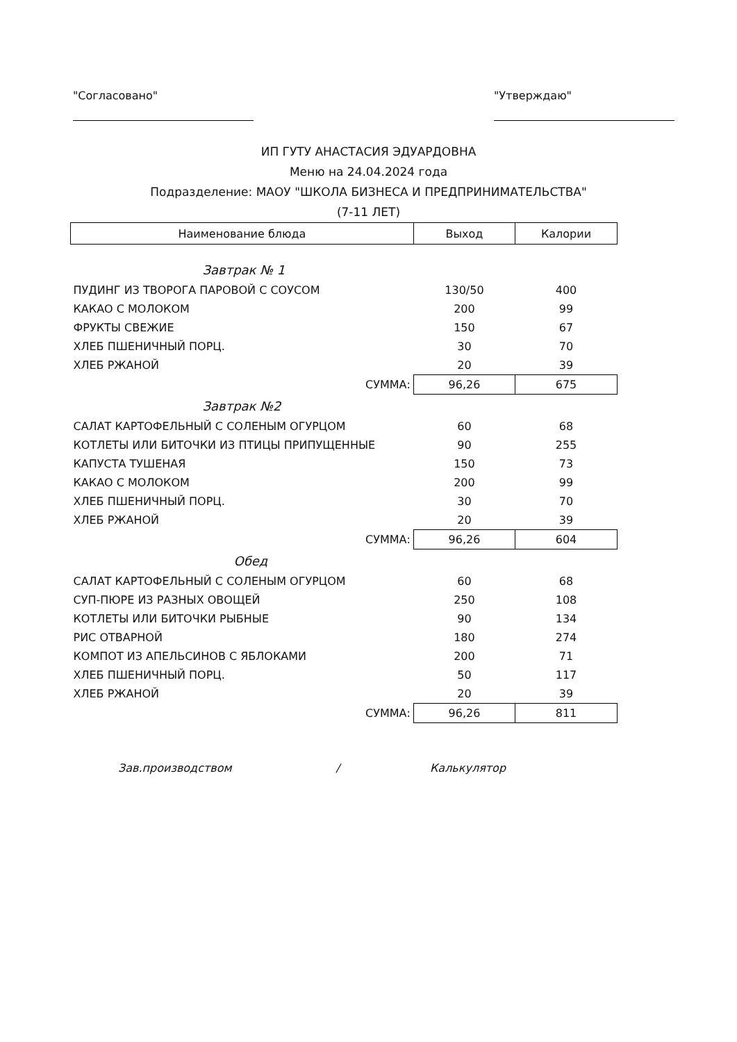"Согласовано" "Утверждаю"
ИП ГУТУ АНАСТАСИЯ ЭДУАРДОВНА
Меню на 24.04.2024 года
Подразделение: МАОУ "ШКОЛА БИЗНЕСА И ПРЕДПРИНИМАТЕЛЬСТВА"
(7-11 ЛЕТ)
| Наименование блюда | Выход | Калории |
| --- | --- | --- |
| Завтрак № 1 | | |
| ПУДИНГ ИЗ ТВОРОГА ПАРОВОЙ С СОУСОМ | 130/50 | 400 |
| КАКАО С МОЛОКОМ | 200 | 99 |
| ФРУКТЫ СВЕЖИЕ | 150 | 67 |
| ХЛЕБ ПШЕНИЧНЫЙ ПОРЦ. | 30 | 70 |
| ХЛЕБ РЖАНОЙ | 20 | 39 |
| СУММА: | 96,26 | 675 |
| Завтрак №2 | | |
| САЛАТ КАРТОФЕЛЬНЫЙ С СОЛЕНЫМ ОГУРЦОМ | 60 | 68 |
| КОТЛЕТЫ ИЛИ БИТОЧКИ ИЗ ПТИЦЫ ПРИПУЩЕННЫЕ | 90 | 255 |
| КАПУСТА ТУШЕНАЯ | 150 | 73 |
| КАКАО С МОЛОКОМ | 200 | 99 |
| ХЛЕБ ПШЕНИЧНЫЙ ПОРЦ. | 30 | 70 |
| ХЛЕБ РЖАНОЙ | 20 | 39 |
| СУММА: | 96,26 | 604 |
| Обед | | |
| САЛАТ КАРТОФЕЛЬНЫЙ С СОЛЕНЫМ ОГУРЦОМ | 60 | 68 |
| СУП-ПЮРЕ ИЗ РАЗНЫХ ОВОЩЕЙ | 250 | 108 |
| КОТЛЕТЫ ИЛИ БИТОЧКИ РЫБНЫЕ | 90 | 134 |
| РИС ОТВАРНОЙ | 180 | 274 |
| КОМПОТ ИЗ АПЕЛЬСИНОВ С ЯБЛОКАМИ | 200 | 71 |
| ХЛЕБ ПШЕНИЧНЫЙ ПОРЦ. | 50 | 117 |
| ХЛЕБ РЖАНОЙ | 20 | 39 |
| СУММА: | 96,26 | 811 |
Зав.производством / Калькулятор